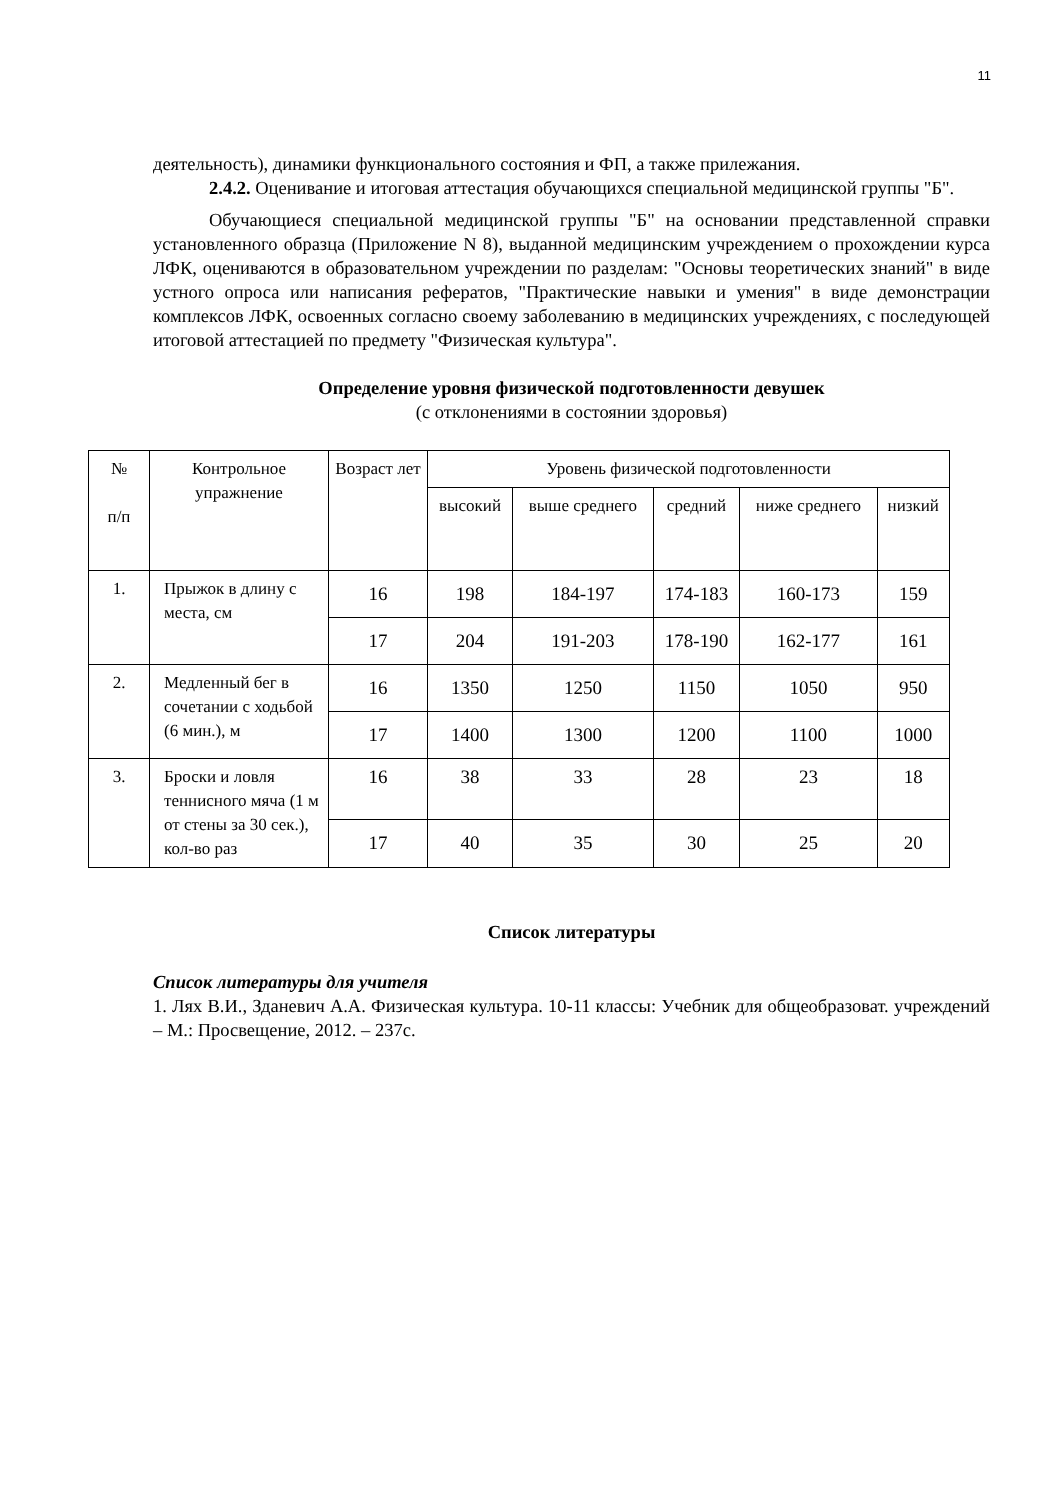11
деятельность), динамики функционального состояния и ФП, а также прилежания.
2.4.2. Оценивание и итоговая аттестация обучающихся специальной медицинской группы "Б".
Обучающиеся специальной медицинской группы "Б" на основании представленной справки установленного образца (Приложение N 8), выданной медицинским учреждением о прохождении курса ЛФК, оцениваются в образовательном учреждении по разделам: "Основы теоретических знаний" в виде устного опроса или написания рефератов, "Практические навыки и умения" в виде демонстрации комплексов ЛФК, освоенных согласно своему заболеванию в медицинских учреждениях, с последующей итоговой аттестацией по предмету "Физическая культура".
Определение уровня физической подготовленности девушек
(с отклонениями в состоянии здоровья)
| № п/п | Контрольное упражнение | Возраст лет | Уровень физической подготовленности | | | | |
| | | | высокий | выше среднего | средний | ниже среднего | низкий |
| 1. | Прыжок в длину с места, см | 16 | 198 | 184-197 | 174-183 | 160-173 | 159 |
| | | 17 | 204 | 191-203 | 178-190 | 162-177 | 161 |
| 2. | Медленный бег в сочетании с ходьбой (6 мин.), м | 16 | 1350 | 1250 | 1150 | 1050 | 950 |
| | | 17 | 1400 | 1300 | 1200 | 1100 | 1000 |
| 3. | Броски и ловля теннисного мяча (1 м от стены за 30 сек.), кол-во раз | 16 | 38 | 33 | 28 | 23 | 18 |
| | | 17 | 40 | 35 | 30 | 25 | 20 |
Список литературы
Список литературы для учителя
1. Лях В.И., Зданевич А.А. Физическая культура. 10-11 классы: Учебник для общеобразоват. учреждений – М.: Просвещение, 2012. – 237с.